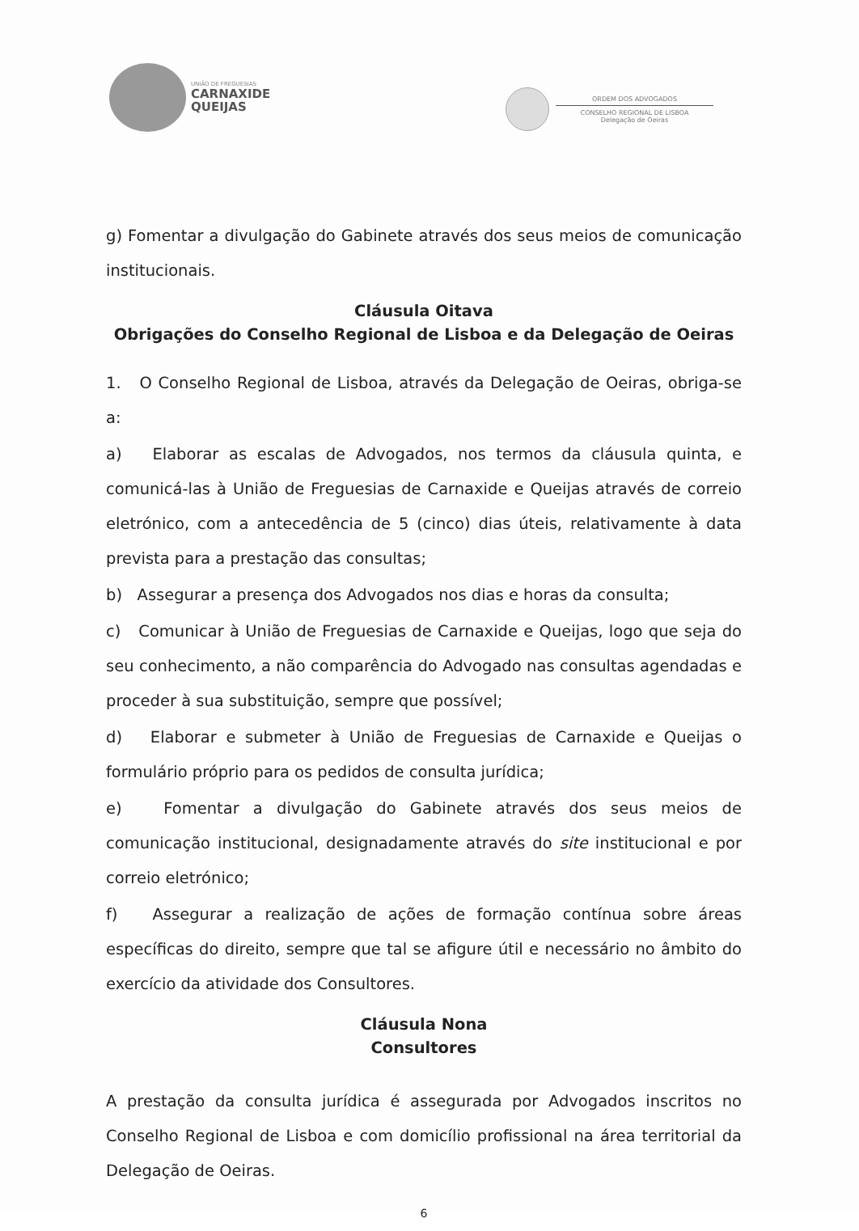UNIÃO DE FREGUESIAS
CARNAXIDE
QUEIJAS
ORDEM DOS ADVOGADOS
CONSELHO REGIONAL DE LISBOA
Delegação de Oeiras
g) Fomentar a divulgação do Gabinete através dos seus meios de comunicação institucionais.
Cláusula Oitava
Obrigações do Conselho Regional de Lisboa e da Delegação de Oeiras
1. O Conselho Regional de Lisboa, através da Delegação de Oeiras, obriga-se a:
a) Elaborar as escalas de Advogados, nos termos da cláusula quinta, e comunicá-las à União de Freguesias de Carnaxide e Queijas através de correio eletrónico, com a antecedência de 5 (cinco) dias úteis, relativamente à data prevista para a prestação das consultas;
b) Assegurar a presença dos Advogados nos dias e horas da consulta;
c) Comunicar à União de Freguesias de Carnaxide e Queijas, logo que seja do seu conhecimento, a não comparência do Advogado nas consultas agendadas e proceder à sua substituição, sempre que possível;
d) Elaborar e submeter à União de Freguesias de Carnaxide e Queijas o formulário próprio para os pedidos de consulta jurídica;
e) Fomentar a divulgação do Gabinete através dos seus meios de comunicação institucional, designadamente através do site institucional e por correio eletrónico;
f) Assegurar a realização de ações de formação contínua sobre áreas específicas do direito, sempre que tal se afigure útil e necessário no âmbito do exercício da atividade dos Consultores.
Cláusula Nona
Consultores
A prestação da consulta jurídica é assegurada por Advogados inscritos no Conselho Regional de Lisboa e com domicílio profissional na área territorial da Delegação de Oeiras.
6